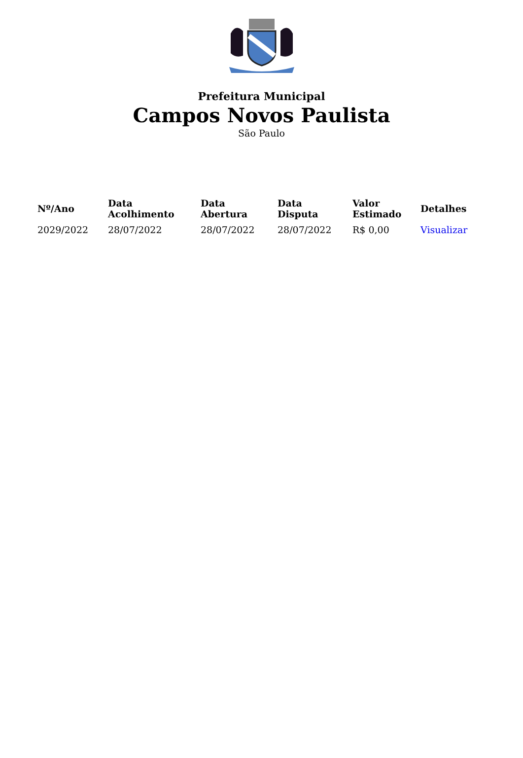Prefeitura Municipal
Campos Novos Paulista
São Paulo
| Nº/Ano | Data Acolhimento | Data Abertura | Data Disputa | Valor Estimado | Detalhes |
| --- | --- | --- | --- | --- | --- |
| 2029/2022 | 28/07/2022 | 28/07/2022 | 28/07/2022 | R$ 0,00 | Visualizar |